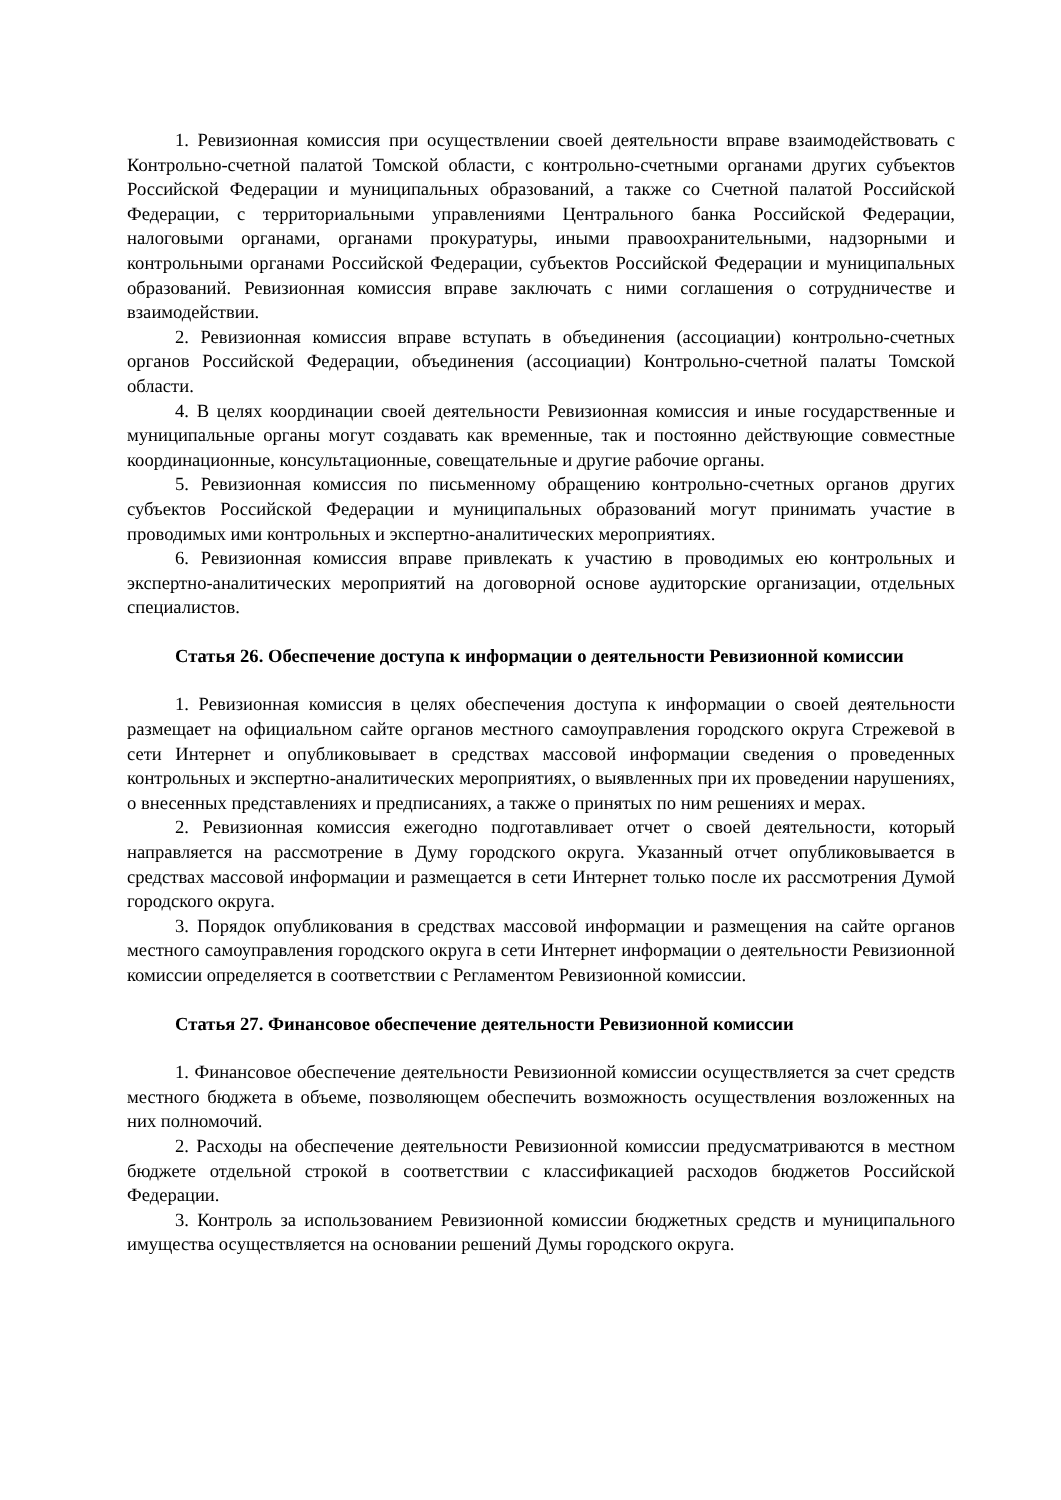1. Ревизионная комиссия при осуществлении своей деятельности вправе взаимодействовать с Контрольно-счетной палатой Томской области, с контрольно-счетными органами других субъектов Российской Федерации и муниципальных образований, а также со Счетной палатой Российской Федерации, с территориальными управлениями Центрального банка Российской Федерации, налоговыми органами, органами прокуратуры, иными правоохранительными, надзорными и контрольными органами Российской Федерации, субъектов Российской Федерации и муниципальных образований. Ревизионная комиссия вправе заключать с ними соглашения о сотрудничестве и взаимодействии.
2. Ревизионная комиссия вправе вступать в объединения (ассоциации) контрольно-счетных органов Российской Федерации, объединения (ассоциации) Контрольно-счетной палаты Томской области.
4. В целях координации своей деятельности Ревизионная комиссия и иные государственные и муниципальные органы могут создавать как временные, так и постоянно действующие совместные координационные, консультационные, совещательные и другие рабочие органы.
5. Ревизионная комиссия по письменному обращению контрольно-счетных органов других субъектов Российской Федерации и муниципальных образований могут принимать участие в проводимых ими контрольных и экспертно-аналитических мероприятиях.
6. Ревизионная комиссия вправе привлекать к участию в проводимых ею контрольных и экспертно-аналитических мероприятий на договорной основе аудиторские организации, отдельных специалистов.
Статья 26. Обеспечение доступа к информации о деятельности Ревизионной комиссии
1. Ревизионная комиссия в целях обеспечения доступа к информации о своей деятельности размещает на официальном сайте органов местного самоуправления городского округа Стрежевой в сети Интернет и опубликовывает в средствах массовой информации сведения о проведенных контрольных и экспертно-аналитических мероприятиях, о выявленных при их проведении нарушениях, о внесенных представлениях и предписаниях, а также о принятых по ним решениях и мерах.
2. Ревизионная комиссия ежегодно подготавливает отчет о своей деятельности, который направляется на рассмотрение в Думу городского округа. Указанный отчет опубликовывается в средствах массовой информации и размещается в сети Интернет только после их рассмотрения Думой городского округа.
3. Порядок опубликования в средствах массовой информации и размещения на сайте органов местного самоуправления городского округа в сети Интернет информации о деятельности Ревизионной комиссии определяется в соответствии с Регламентом Ревизионной комиссии.
Статья 27. Финансовое обеспечение деятельности Ревизионной комиссии
1. Финансовое обеспечение деятельности Ревизионной комиссии осуществляется за счет средств местного бюджета в объеме, позволяющем обеспечить возможность осуществления возложенных на них полномочий.
2. Расходы на обеспечение деятельности Ревизионной комиссии предусматриваются в местном бюджете отдельной строкой в соответствии с классификацией расходов бюджетов Российской Федерации.
3. Контроль за использованием Ревизионной комиссии бюджетных средств и муниципального имущества осуществляется на основании решений Думы городского округа.